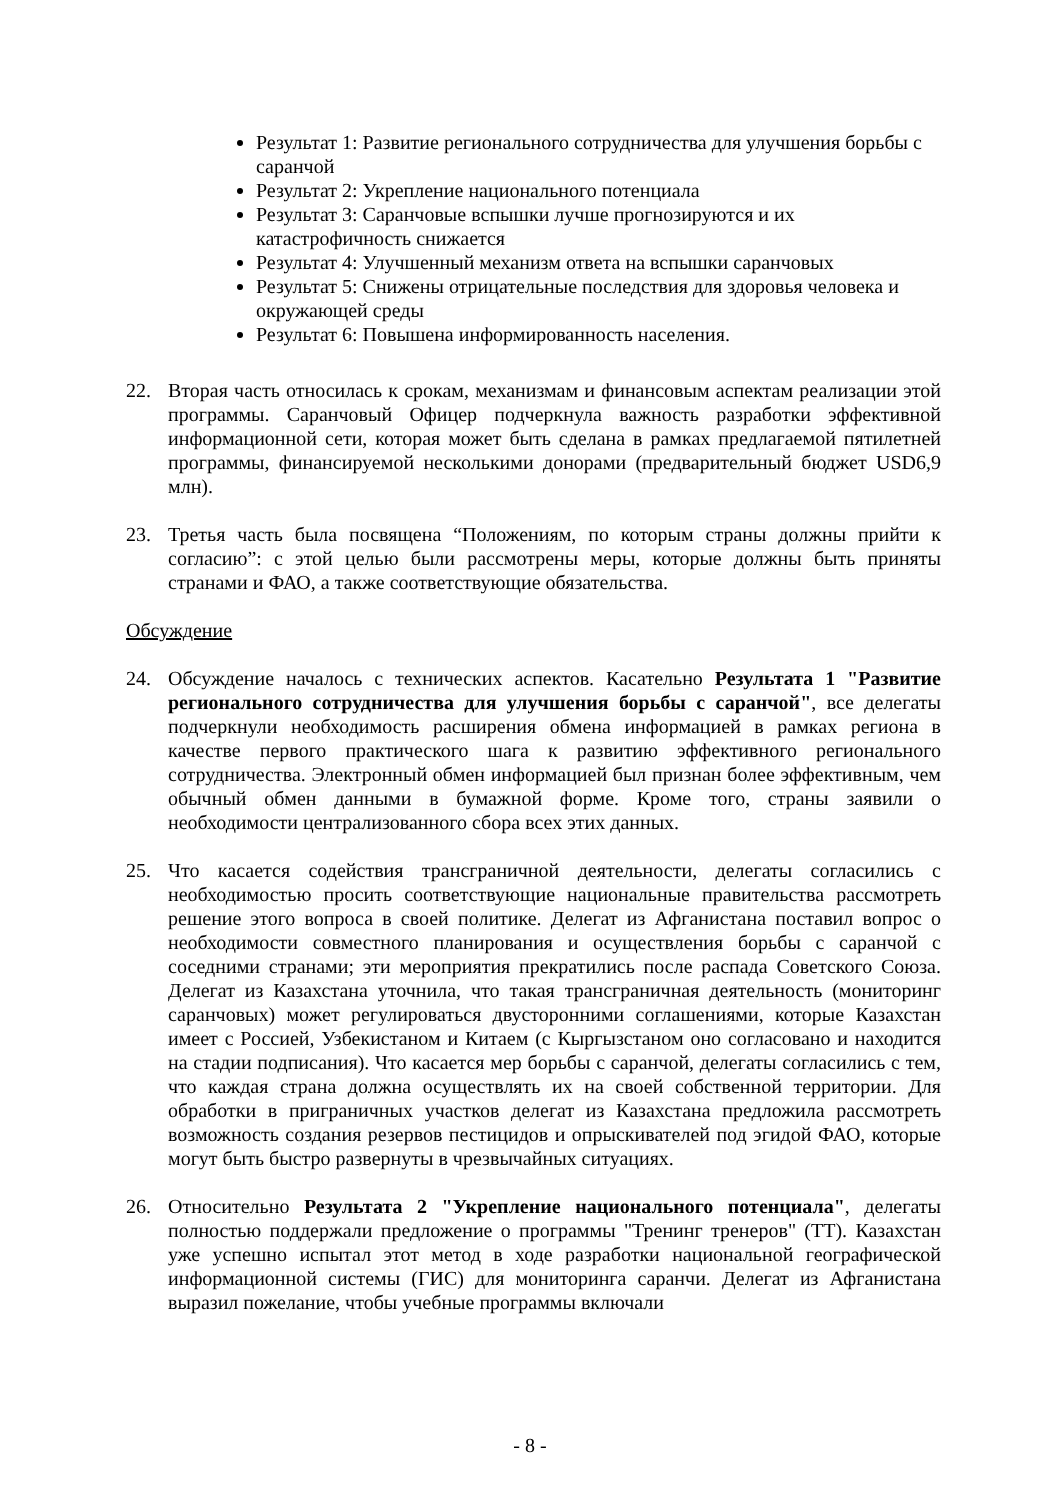Результат 1: Развитие регионального сотрудничества для улучшения борьбы с саранчой
Результат 2: Укрепление национального потенциала
Результат 3: Саранчовые вспышки лучше прогнозируются и их катастрофичность снижается
Результат 4: Улучшенный механизм ответа на вспышки саранчовых
Результат 5: Снижены отрицательные последствия для здоровья человека и окружающей среды
Результат 6: Повышена информированность населения.
22. Вторая часть относилась к срокам, механизмам и финансовым аспектам реализации этой программы. Саранчовый Офицер подчеркнула важность разработки эффективной информационной сети, которая может быть сделана в рамках предлагаемой пятилетней программы, финансируемой несколькими донорами (предварительный бюджет USD6,9 млн).
23. Третья часть была посвящена “Положениям, по которым страны должны прийти к согласию”: с этой целью были рассмотрены меры, которые должны быть приняты странами и ФАО, а также соответствующие обязательства.
Обсуждение
24. Обсуждение началось с технических аспектов. Касательно Результата 1 "Развитие регионального сотрудничества для улучшения борьбы с саранчой", все делегаты подчеркнули необходимость расширения обмена информацией в рамках региона в качестве первого практического шага к развитию эффективного регионального сотрудничества. Электронный обмен информацией был признан более эффективным, чем обычный обмен данными в бумажной форме. Кроме того, страны заявили о необходимости централизованного сбора всех этих данных.
25. Что касается содействия трансграничной деятельности, делегаты согласились с необходимостью просить соответствующие национальные правительства рассмотреть решение этого вопроса в своей политике. Делегат из Афганистана поставил вопрос о необходимости совместного планирования и осуществления борьбы с саранчой с соседними странами; эти мероприятия прекратились после распада Советского Союза. Делегат из Казахстана уточнила, что такая трансграничная деятельность (мониторинг саранчовых) может регулироваться двусторонними соглашениями, которые Казахстан имеет с Россией, Узбекистаном и Китаем (с Кыргызстаном оно согласовано и находится на стадии подписания). Что касается мер борьбы с саранчой, делегаты согласились с тем, что каждая страна должна осуществлять их на своей собственной территории. Для обработки в приграничных участков делегат из Казахстана предложила рассмотреть возможность создания резервов пестицидов и опрыскивателей под эгидой ФАО, которые могут быть быстро развернуты в чрезвычайных ситуациях.
26. Относительно Результата 2 "Укрепление национального потенциала", делегаты полностью поддержали предложение о программы "Тренинг тренеров" (ТТ). Казахстан уже успешно испытал этот метод в ходе разработки национальной географической информационной системы (ГИС) для мониторинга саранчи. Делегат из Афганистана выразил пожелание, чтобы учебные программы включали
- 8 -